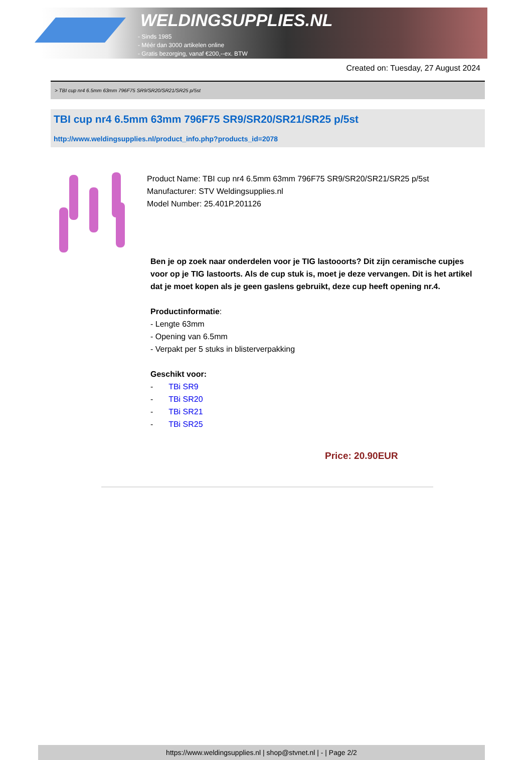WELDINGSUPPLIES.NL
- Sinds 1985
- Méér dan 3000 artikelen online
- Gratis bezorging, vanaf €200,--ex. BTW
Created on: Tuesday, 27 August 2024
> TBI cup nr4 6.5mm 63mm 796F75 SR9/SR20/SR21/SR25 p/5st
TBI cup nr4 6.5mm 63mm 796F75 SR9/SR20/SR21/SR25 p/5st
http://www.weldingsupplies.nl/product_info.php?products_id=2078
Product Name: TBI cup nr4 6.5mm 63mm 796F75 SR9/SR20/SR21/SR25 p/5st
Manufacturer: STV Weldingsupplies.nl
Model Number: 25.401P.201126
Ben je op zoek naar onderdelen voor je TIG lastooorts? Dit zijn ceramische cupjes voor op je TIG lastoorts. Als de cup stuk is, moet je deze vervangen. Dit is het artikel dat je moet kopen als je geen gaslens gebruikt, deze cup heeft opening nr.4.
Productinformatie:
- Lengte 63mm
- Opening van 6.5mm
- Verpakt per 5 stuks in blisterverpakking
Geschikt voor:
- TBi SR9
- TBi SR20
- TBi SR21
- TBi SR25
Price: 20.90EUR
https://www.weldingsupplies.nl | shop@stvnet.nl | - | Page 2/2